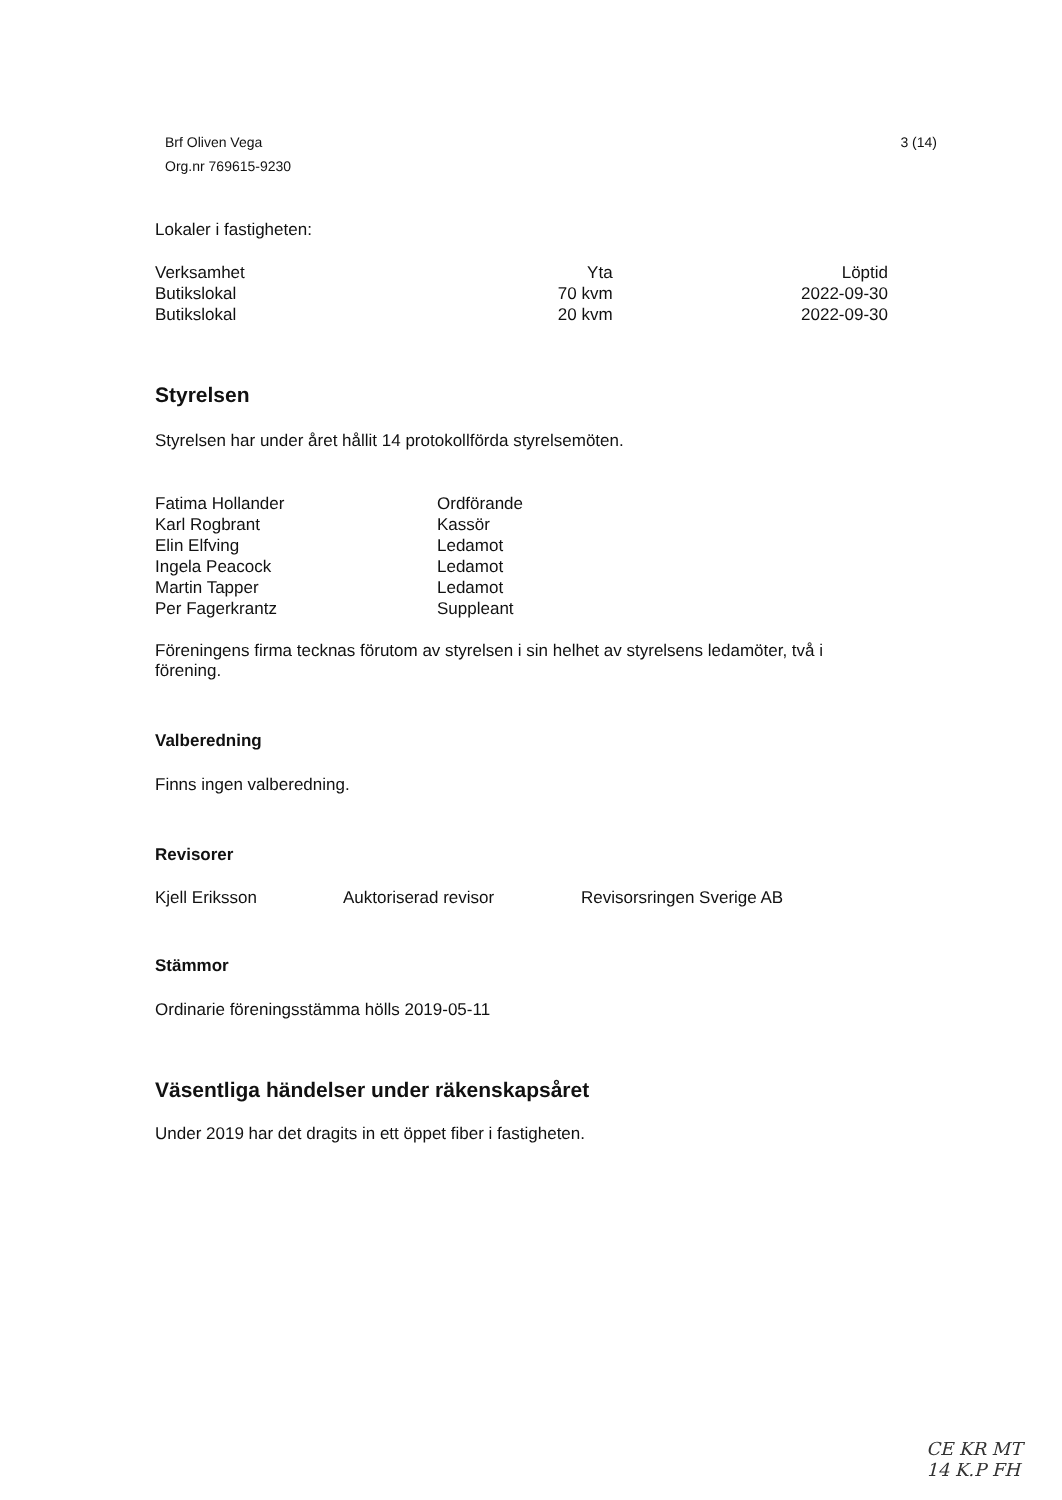Brf Oliven Vega
Org.nr 769615-9230
3 (14)
Lokaler i fastigheten:
| Verksamhet | Yta | Löptid |
| Butikslokal | 70 kvm | 2022-09-30 |
| Butikslokal | 20 kvm | 2022-09-30 |
Styrelsen
Styrelsen har under året hållit 14 protokollförda styrelsemöten.
| Fatima Hollander | Ordförande |
| Karl Rogbrant | Kassör |
| Elin Elfving | Ledamot |
| Ingela Peacock | Ledamot |
| Martin Tapper | Ledamot |
| Per Fagerkrantz | Suppleant |
Föreningens firma tecknas förutom av styrelsen i sin helhet av styrelsens ledamöter, två i förening.
Valberedning
Finns ingen valberedning.
Revisorer
| Kjell Eriksson | Auktoriserad revisor | Revisorsringen Sverige AB |
Stämmor
Ordinarie föreningsstämma hölls 2019-05-11
Väsentliga händelser under räkenskapsåret
Under 2019 har det dragits in ett öppet fiber i fastigheten.
CE KR MT
14 K.P FH